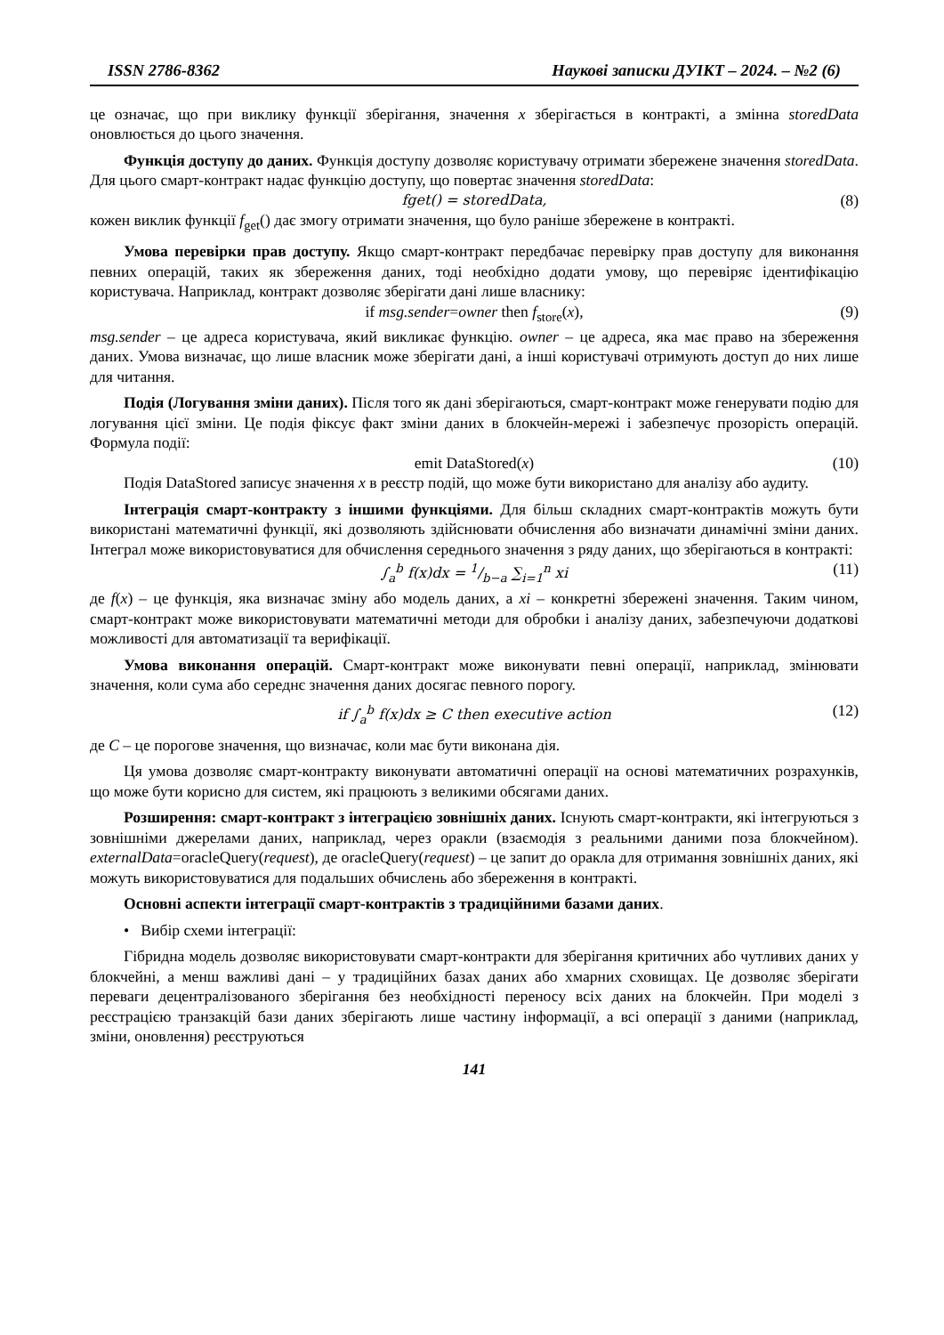ISSN 2786-8362 Наукові записки ДУІКТ – 2024. – №2 (6)
це означає, що при виклику функції зберігання, значення x зберігається в контракті, а змінна storedData оновлюється до цього значення.
Функція доступу до даних. Функція доступу дозволяє користувачу отримати збережене значення storedData. Для цього смарт-контракт надає функцію доступу, що повертає значення storedData:
fget() = storedData, (8)
кожен виклик функції f<sub>get</sub>() дає змогу отримати значення, що було раніше збережене в контракті.
Умова перевірки прав доступу. Якщо смарт-контракт передбачає перевірку прав доступу для виконання певних операцій, таких як збереження даних, тоді необхідно додати умову, що перевіряє ідентифікацію користувача. Наприклад, контракт дозволяє зберігати дані лише власнику:
if msg.sender=owner then f<sub>store</sub>(x), (9)
msg.sender – це адреса користувача, який викликає функцію. owner – це адреса, яка має право на збереження даних. Умова визначає, що лише власник може зберігати дані, а інші користувачі отримують доступ до них лише для читання.
Подія (Логування зміни даних). Після того як дані зберігаються, смарт-контракт може генерувати подію для логування цієї зміни. Це подія фіксує факт зміни даних в блокчейн-мережі і забезпечує прозорість операцій. Формула події:
emit DataStored(x) (10)
Подія DataStored записує значення x в реєстр подій, що може бути використано для аналізу або аудиту.
Інтеграція смарт-контракту з іншими функціями. Для більш складних смарт-контрактів можуть бути використані математичні функції, які дозволяють здійснювати обчислення або визначати динамічні зміни даних. Інтеграл може використовуватися для обчислення середнього значення з ряду даних, що зберігаються в контракті:
∫<sub>a</sub><sup>b</sup> f(x)dx = 1/b−a ∑<sub>i=1</sub><sup>n</sup> xi (11)
де f(x) – це функція, яка визначає зміну або модель даних, а xi – конкретні збережені значення. Таким чином, смарт-контракт може використовувати математичні методи для обробки і аналізу даних, забезпечуючи додаткові можливості для автоматизації та верифікації.
Умова виконання операцій. Смарт-контракт може виконувати певні операції, наприклад, змінювати значення, коли сума або середнє значення даних досягає певного порогу.
if ∫<sub>a</sub><sup>b</sup> f(x)dx ≥ C then executive action (12)
де C – це порогове значення, що визначає, коли має бути виконана дія.
Ця умова дозволяє смарт-контракту виконувати автоматичні операції на основі математичних розрахунків, що може бути корисно для систем, які працюють з великими обсягами даних.
Розширення: смарт-контракт з інтеграцією зовнішніх даних. Існують смарт-контракти, які інтегруються з зовнішніми джерелами даних, наприклад, через оракли (взаємодія з реальними даними поза блокчейном). externalData=oracleQuery(request), де oracleQuery(request) – це запит до оракла для отримання зовнішніх даних, які можуть використовуватися для подальших обчислень або збереження в контракті.
Основні аспекти інтеграції смарт-контрактів з традиційними базами даних.
• Вибір схеми інтеграції:
Гібридна модель дозволяє використовувати смарт-контракти для зберігання критичних або чутливих даних у блокчейні, а менш важливі дані – у традиційних базах даних або хмарних сховищах. Це дозволяє зберігати переваги децентралізованого зберігання без необхідності переносу всіх даних на блокчейн. При моделі з реєстрацією транзакцій бази даних зберігають лише частину інформації, а всі операції з даними (наприклад, зміни, оновлення) реєструються
141